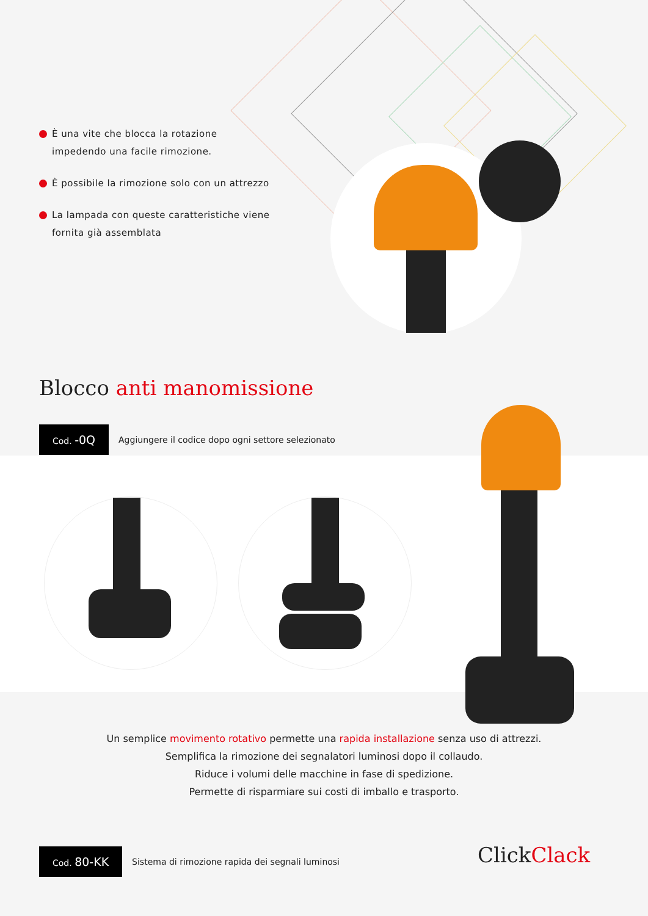È una vite che blocca la rotazione impedendo una facile rimozione.
È possibile la rimozione solo con un attrezzo
La lampada con queste caratteristiche viene fornita già assemblata
Blocco anti manomissione
Cod. -0Q
Aggiungere il codice dopo ogni settore selezionato
Un semplice movimento rotativo permette una rapida installazione senza uso di attrezzi.
Semplifica la rimozione dei segnalatori luminosi dopo il collaudo.
Riduce i volumi delle macchine in fase di spedizione.
Permette di risparmiare sui costi di imballo e trasporto.
Cod. 80-KK
Sistema di rimozione rapida dei segnali luminosi
ClickClack